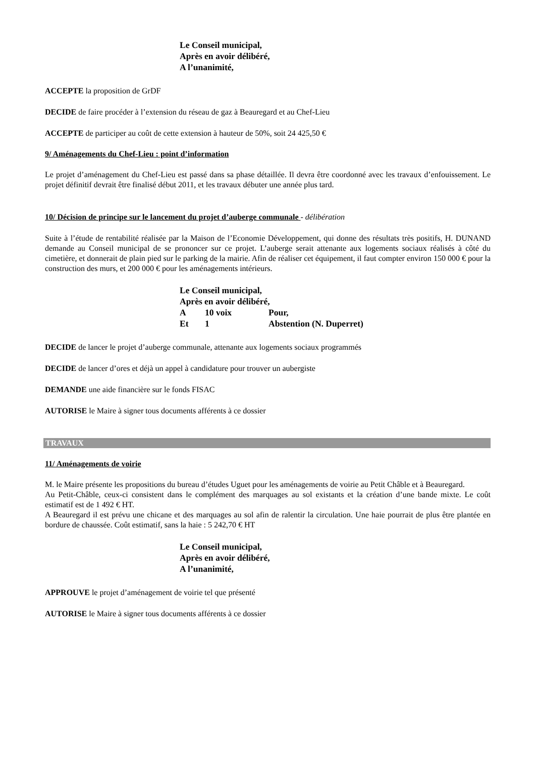Le Conseil municipal,
Après en avoir délibéré,
A l’unanimité,
ACCEPTE la proposition de GrDF
DECIDE de faire procéder à l’extension du réseau de gaz à Beauregard et au Chef-Lieu
ACCEPTE de participer au coût de cette extension à hauteur de 50%, soit 24 425,50 €
9/ Aménagements du Chef-Lieu : point d’information
Le projet d’aménagement du Chef-Lieu est passé dans sa phase détaillée. Il devra être coordonné avec les travaux d’enfouissement. Le projet définitif devrait être finalisé début 2011, et les travaux débuter une année plus tard.
10/ Décision de principe sur le lancement du projet d’auberge communale - délibération
Suite à l’étude de rentabilité réalisée par la Maison de l’Economie Développement, qui donne des résultats très positifs, H. DUNAND demande au Conseil municipal de se prononcer sur ce projet. L’auberge serait attenante aux logements sociaux réalisés à côté du cimetière, et donnerait de plain pied sur le parking de la mairie. Afin de réaliser cet équipement, il faut compter environ 150 000 € pour la construction des murs, et 200 000 € pour les aménagements intérieurs.
Le Conseil municipal,
Après en avoir délibéré,
| A | 10 voix | Pour, |
| Et | 1 | Abstention (N. Duperret) |
DECIDE de lancer le projet d’auberge communale, attenante aux logements sociaux programmés
DECIDE de lancer d’ores et déjà un appel à candidature pour trouver un aubergiste
DEMANDE une aide financière sur le fonds FISAC
AUTORISE le Maire à signer tous documents afférents à ce dossier
TRAVAUX
11/ Aménagements de voirie
M. le Maire présente les propositions du bureau d’études Uguet pour les aménagements de voirie au Petit Châble et à Beauregard.
Au Petit-Châble, ceux-ci consistent dans le complément des marquages au sol existants et la création d’une bande mixte. Le coût estimatif est de 1 492 € HT.
A Beauregard il est prévu une chicane et des marquages au sol afin de ralentir la circulation. Une haie pourrait de plus être plantée en bordure de chaussée. Coût estimatif, sans la haie : 5 242,70 € HT
Le Conseil municipal,
Après en avoir délibéré,
A l’unanimité,
APPROUVE le projet d’aménagement de voirie tel que présenté
AUTORISE le Maire à signer tous documents afférents à ce dossier